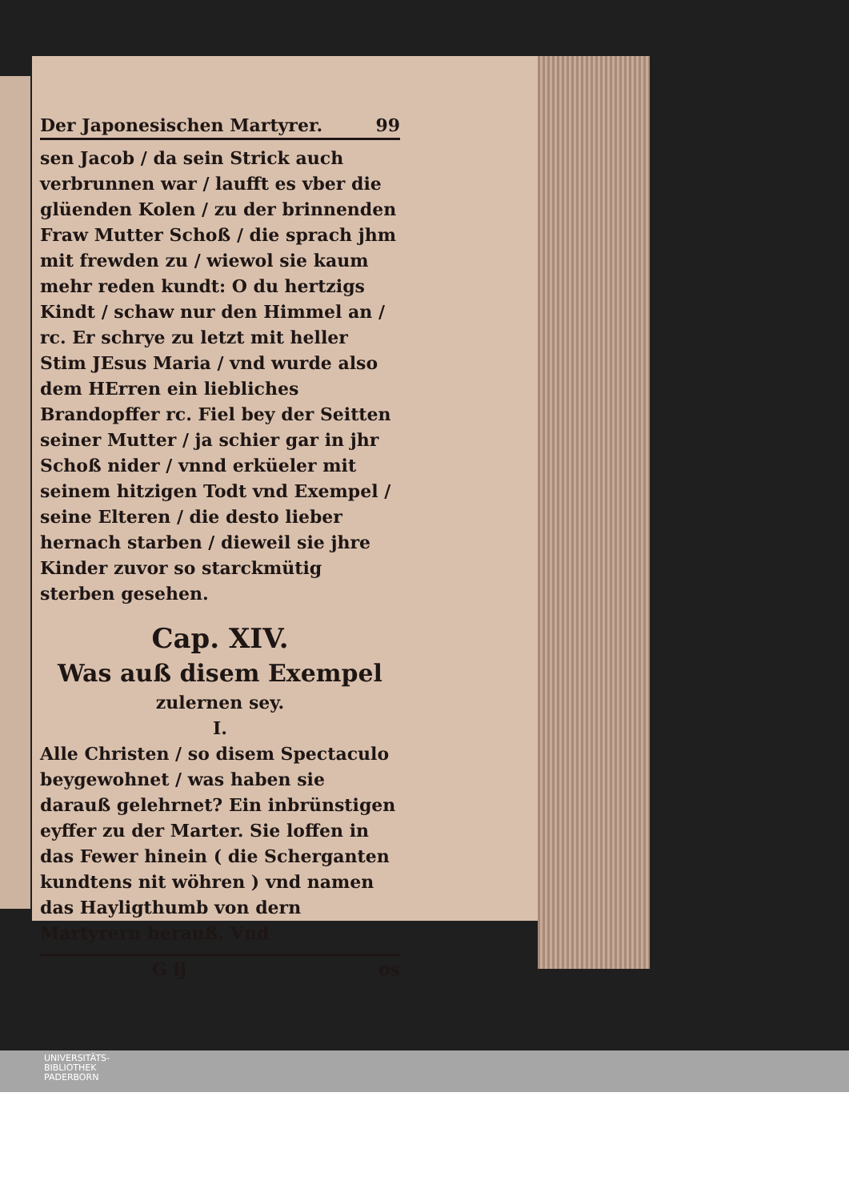Der Japonesischen Martyrer. 99
sen Jacob / da sein Strick auch verbrunnen war / laufft es vber die glüenden Kolen / zu der brinnenden Fraw Mutter Schoß / die sprach jhm mit frewden zu / wiewol sie kaum mehr reden kundt: O du hertzigs Kindt / schaw nur den Himmel an / rc. Er schrye zu letzt mit heller Stim JEsus Maria / vnd wurde also dem HErren ein liebliches Brandopffer rc. Fiel bey der Seitten seiner Mutter / ja schier gar in jhr Schoß nider / vnnd erküeler mit seinem hitzigen Todt vnd Exempel / seine Elteren / die desto lieber hernach starben / dieweil sie jhre Kinder zuvor so starckmütig sterben gesehen.
Cap. XIV.
Was auß disem Exempel
zulernen sey.
I.
Alle Christen / so disem Spectaculo beygewohnet / was haben sie darauß gelehrnet? Ein inbrünstigen eyffer zu der Marter. Sie loffen in das Fewer hinein ( die Scherganten kundtens nit wöhren ) vnd namen das Hayligthumb von dern Martyrern herauß. Vnd
G ij os
UNIVERSITÄTS-
BIBLIOTHEK
PADERBORN